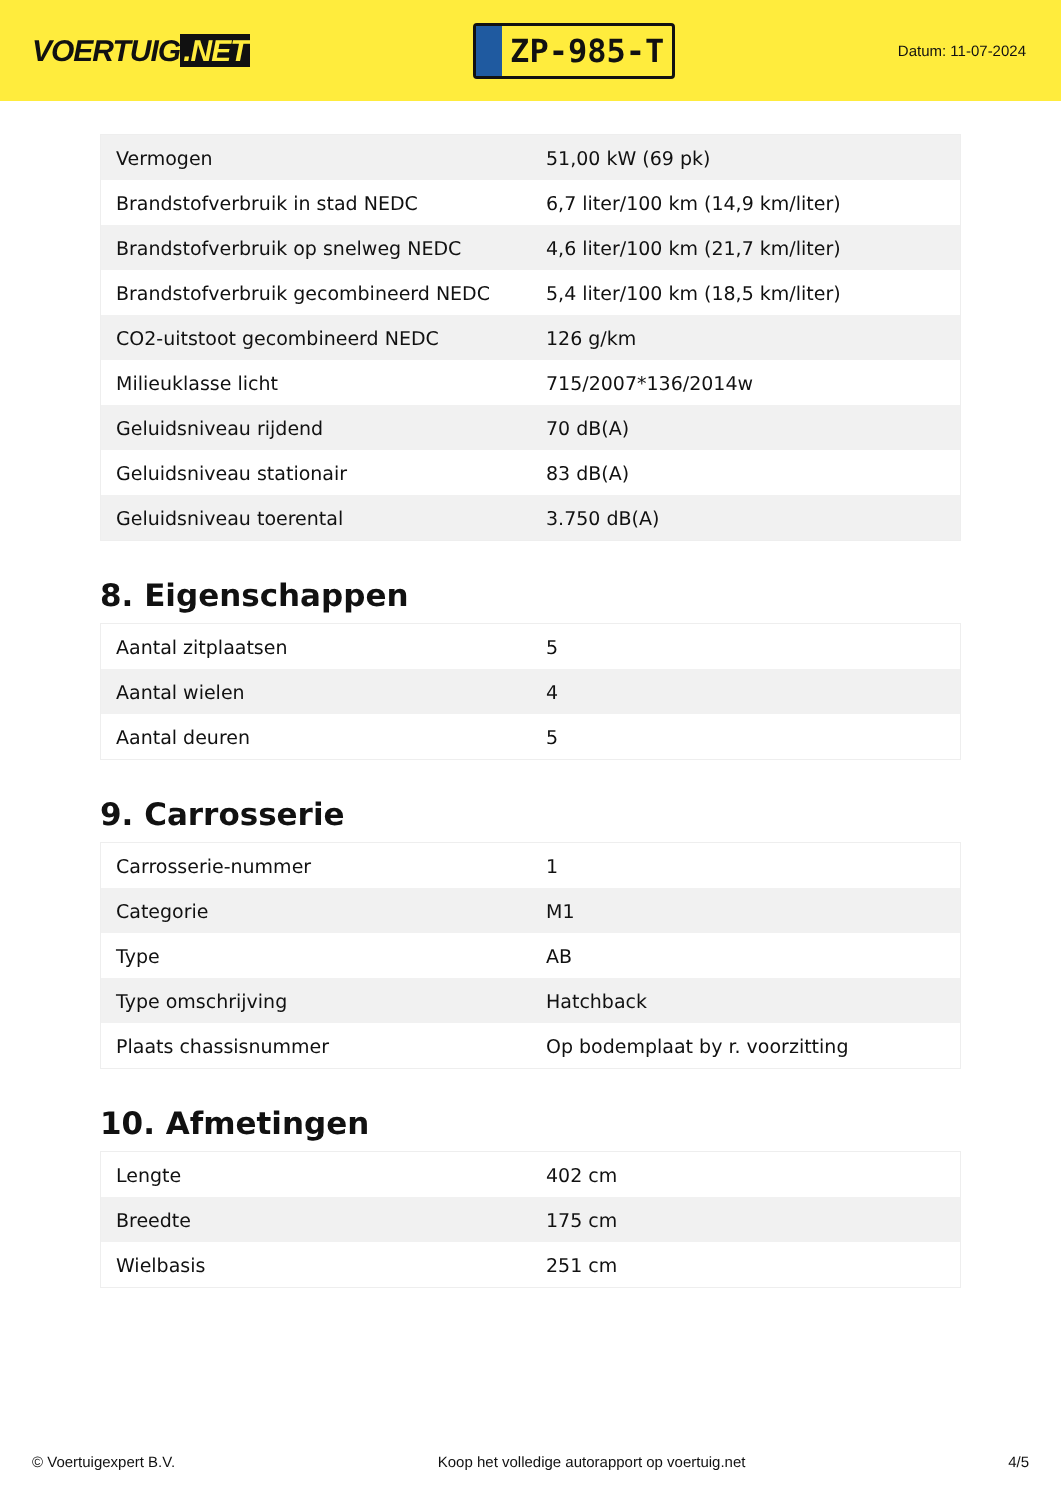VOERTUIG.NET
ZP-985-T
Datum: 11-07-2024
| Vermogen | 51,00 kW (69 pk) |
| Brandstofverbruik in stad NEDC | 6,7 liter/100 km (14,9 km/liter) |
| Brandstofverbruik op snelweg NEDC | 4,6 liter/100 km (21,7 km/liter) |
| Brandstofverbruik gecombineerd NEDC | 5,4 liter/100 km (18,5 km/liter) |
| CO2-uitstoot gecombineerd NEDC | 126 g/km |
| Milieuklasse licht | 715/2007*136/2014w |
| Geluidsniveau rijdend | 70 dB(A) |
| Geluidsniveau stationair | 83 dB(A) |
| Geluidsniveau toerental | 3.750 dB(A) |
8. Eigenschappen
| Aantal zitplaatsen | 5 |
| Aantal wielen | 4 |
| Aantal deuren | 5 |
9. Carrosserie
| Carrosserie-nummer | 1 |
| Categorie | M1 |
| Type | AB |
| Type omschrijving | Hatchback |
| Plaats chassisnummer | Op bodemplaat by r. voorzitting |
10. Afmetingen
| Lengte | 402 cm |
| Breedte | 175 cm |
| Wielbasis | 251 cm |
© Voertuigexpert B.V. Koop het volledige autorapport op voertuig.net 4/5